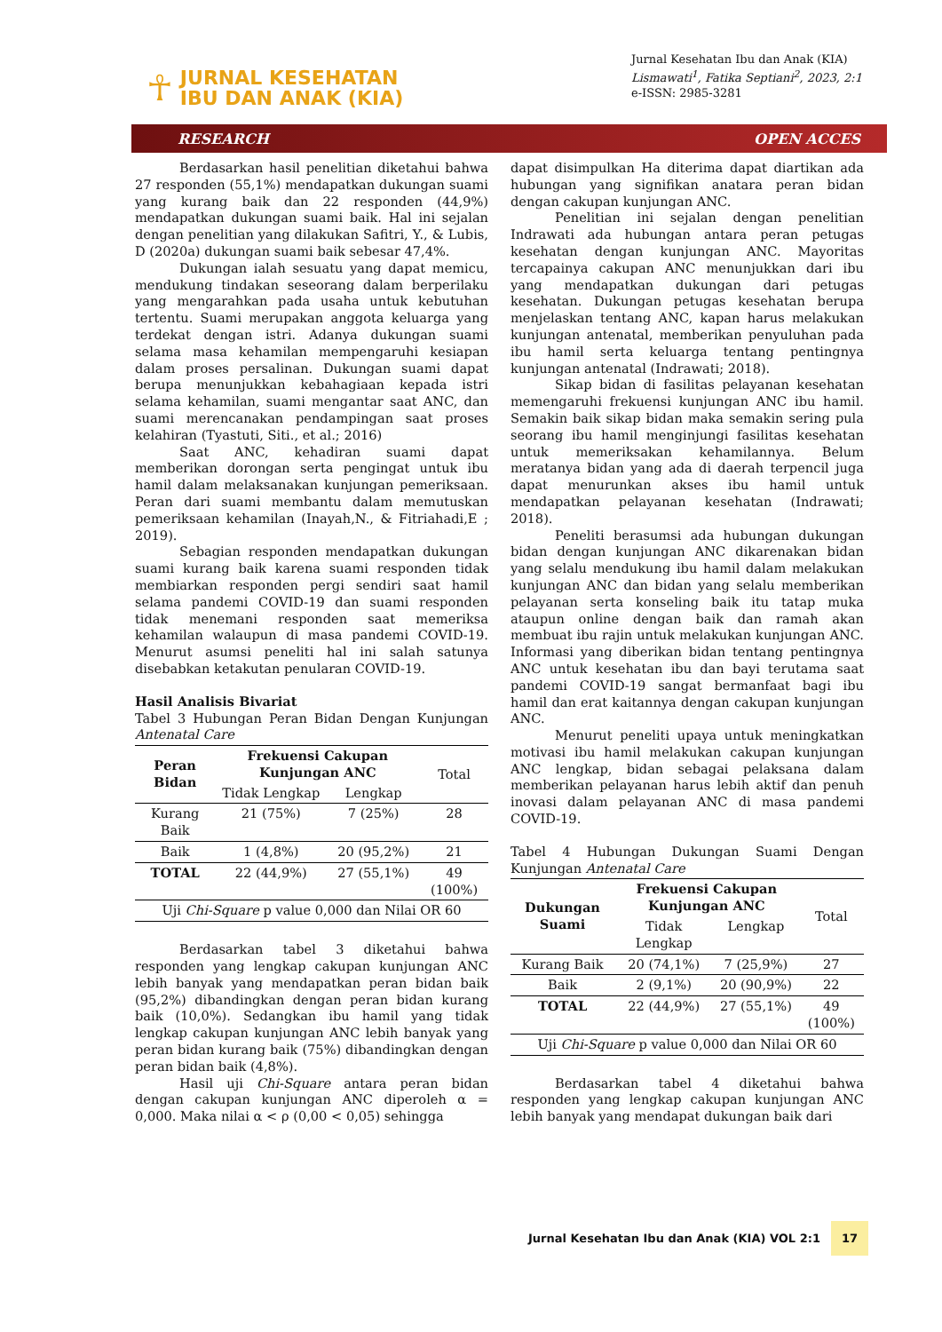☥
JURNAL KESEHATAN
IBU DAN ANAK (KIA)
Jurnal Kesehatan Ibu dan Anak (KIA)
Lismawati<sup>1</sup>, Fatika Septiani<sup>2</sup>, 2023, 2:1
e-ISSN: 2985-3281
RESEARCH OPEN ACCES
Berdasarkan hasil penelitian diketahui bahwa 27 responden (55,1%) mendapatkan dukungan suami yang kurang baik dan 22 responden (44,9%) mendapatkan dukungan suami baik. Hal ini sejalan dengan penelitian yang dilakukan Safitri, Y., & Lubis, D (2020a) dukungan suami baik sebesar 47,4%.
Dukungan ialah sesuatu yang dapat memicu, mendukung tindakan seseorang dalam berperilaku yang mengarahkan pada usaha untuk kebutuhan tertentu. Suami merupakan anggota keluarga yang terdekat dengan istri. Adanya dukungan suami selama masa kehamilan mempengaruhi kesiapan dalam proses persalinan. Dukungan suami dapat berupa menunjukkan kebahagiaan kepada istri selama kehamilan, suami mengantar saat ANC, dan suami merencanakan pendampingan saat proses kelahiran (Tyastuti, Siti., et al.; 2016)
Saat ANC, kehadiran suami dapat memberikan dorongan serta pengingat untuk ibu hamil dalam melaksanakan kunjungan pemeriksaan. Peran dari suami membantu dalam memutuskan pemeriksaan kehamilan (Inayah,N., & Fitriahadi,E ; 2019).
Sebagian responden mendapatkan dukungan suami kurang baik karena suami responden tidak membiarkan responden pergi sendiri saat hamil selama pandemi COVID-19 dan suami responden tidak menemani responden saat memeriksa kehamilan walaupun di masa pandemi COVID-19. Menurut asumsi peneliti hal ini salah satunya disebabkan ketakutan penularan COVID-19.
Hasil Analisis Bivariat
Tabel 3 Hubungan Peran Bidan Dengan Kunjungan Antenatal Care
| Peran Bidan | Frekuensi Cakupan Kunjungan ANC | | Total |
| --- | --- | --- | --- |
| | Tidak Lengkap | Lengkap | |
| Kurang Baik | 21 (75%) | 7 (25%) | 28 |
| Baik | 1 (4,8%) | 20 (95,2%) | 21 |
| TOTAL | 22 (44,9%) | 27 (55,1%) | 49 (100%) |
| Uji Chi-Square p value 0,000 dan Nilai OR 60 | | | |
Berdasarkan tabel 3 diketahui bahwa responden yang lengkap cakupan kunjungan ANC lebih banyak yang mendapatkan peran bidan baik (95,2%) dibandingkan dengan peran bidan kurang baik (10,0%). Sedangkan ibu hamil yang tidak lengkap cakupan kunjungan ANC lebih banyak yang peran bidan kurang baik (75%) dibandingkan dengan peran bidan baik (4,8%).
Hasil uji Chi-Square antara peran bidan dengan cakupan kunjungan ANC diperoleh α = 0,000. Maka nilai α < ρ (0,00 < 0,05) sehingga
dapat disimpulkan Ha diterima dapat diartikan ada hubungan yang signifikan anatara peran bidan dengan cakupan kunjungan ANC.
Penelitian ini sejalan dengan penelitian Indrawati ada hubungan antara peran petugas kesehatan dengan kunjungan ANC. Mayoritas tercapainya cakupan ANC menunjukkan dari ibu yang mendapatkan dukungan dari petugas kesehatan. Dukungan petugas kesehatan berupa menjelaskan tentang ANC, kapan harus melakukan kunjungan antenatal, memberikan penyuluhan pada ibu hamil serta keluarga tentang pentingnya kunjungan antenatal (Indrawati; 2018).
Sikap bidan di fasilitas pelayanan kesehatan memengaruhi frekuensi kunjungan ANC ibu hamil. Semakin baik sikap bidan maka semakin sering pula seorang ibu hamil menginjungi fasilitas kesehatan untuk memeriksakan kehamilannya. Belum meratanya bidan yang ada di daerah terpencil juga dapat menurunkan akses ibu hamil untuk mendapatkan pelayanan kesehatan (Indrawati; 2018).
Peneliti berasumsi ada hubungan dukungan bidan dengan kunjungan ANC dikarenakan bidan yang selalu mendukung ibu hamil dalam melakukan kunjungan ANC dan bidan yang selalu memberikan pelayanan serta konseling baik itu tatap muka ataupun online dengan baik dan ramah akan membuat ibu rajin untuk melakukan kunjungan ANC. Informasi yang diberikan bidan tentang pentingnya ANC untuk kesehatan ibu dan bayi terutama saat pandemi COVID-19 sangat bermanfaat bagi ibu hamil dan erat kaitannya dengan cakupan kunjungan ANC.
Menurut peneliti upaya untuk meningkatkan motivasi ibu hamil melakukan cakupan kunjungan ANC lengkap, bidan sebagai pelaksana dalam memberikan pelayanan harus lebih aktif dan penuh inovasi dalam pelayanan ANC di masa pandemi COVID-19.
Tabel 4 Hubungan Dukungan Suami Dengan Kunjungan Antenatal Care
| Dukungan Suami | Frekuensi Cakupan Kunjungan ANC | | Total |
| --- | --- | --- | --- |
| | Tidak Lengkap | Lengkap | |
| Kurang Baik | 20 (74,1%) | 7 (25,9%) | 27 |
| Baik | 2 (9,1%) | 20 (90,9%) | 22 |
| TOTAL | 22 (44,9%) | 27 (55,1%) | 49 (100%) |
| Uji Chi-Square p value 0,000 dan Nilai OR 60 | | | |
Berdasarkan tabel 4 diketahui bahwa responden yang lengkap cakupan kunjungan ANC lebih banyak yang mendapat dukungan baik dari
Jurnal Kesehatan Ibu dan Anak (KIA) VOL 2:1 17